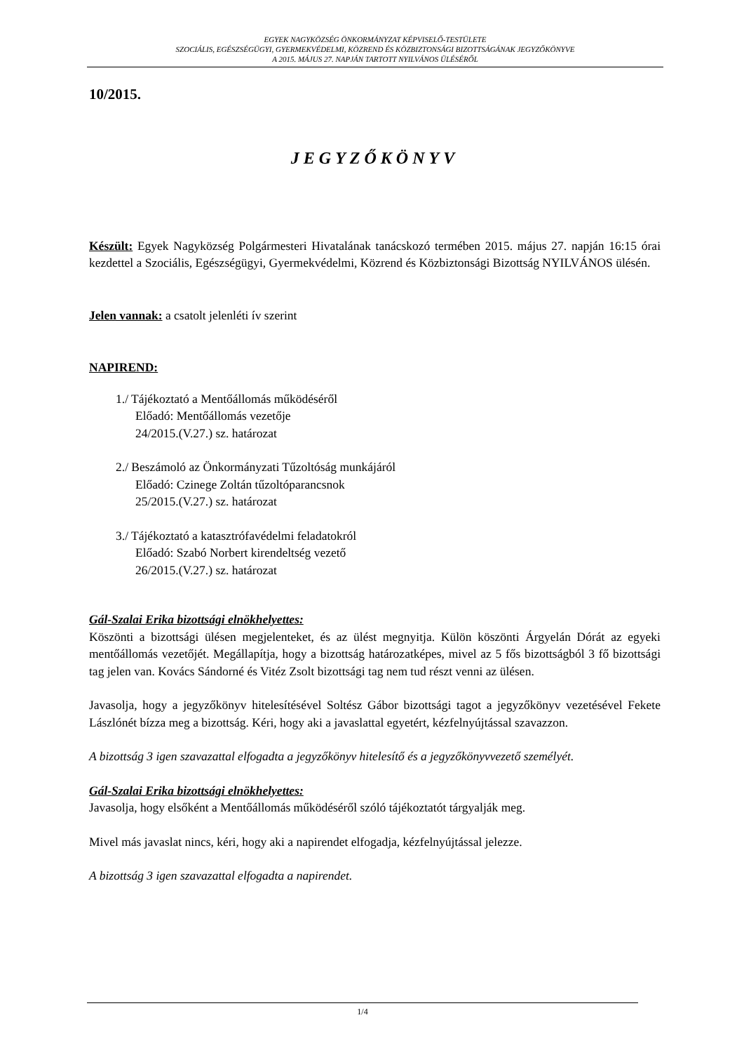EGYEK NAGYKÖZSÉG ÖNKORMÁNYZAT KÉPVISELŐ-TESTÜLETE
SZOCIÁLIS, EGÉSZSÉGÜGYI, GYERMEKVÉDELMI, KÖZREND ÉS KÖZBIZTONSÁGI BIZOTTSÁGÁNAK JEGYZŐKÖNYVE
A 2015. MÁJUS 27. NAPJÁN TARTOTT NYILVÁNOS ÜLÉSÉRŐL
10/2015.
JEGYZŐKÖNYV
Készült: Egyek Nagyközség Polgármesteri Hivatalának tanácskozó termében 2015. május 27. napján 16:15 órai kezdettel a Szociális, Egészségügyi, Gyermekvédelmi, Közrend és Közbiztonsági Bizottság NYILVÁNOS ülésén.
Jelen vannak: a csatolt jelenléti ív szerint
NAPIREND:
1./ Tájékoztató a Mentőállomás működéséről
Előadó: Mentőállomás vezetője
24/2015.(V.27.) sz. határozat
2./ Beszámoló az Önkormányzati Tűzoltóság munkájáról
Előadó: Czinege Zoltán tűzoltóparancsnok
25/2015.(V.27.) sz. határozat
3./ Tájékoztató a katasztrófavédelmi feladatokról
Előadó: Szabó Norbert kirendeltség vezető
26/2015.(V.27.) sz. határozat
Gál-Szalai Erika bizottsági elnökhelyettes:
Köszönti a bizottsági ülésen megjelenteket, és az ülést megnyitja. Külön köszönti Árgyelán Dórát az egyeki mentőállomás vezetőjét. Megállapítja, hogy a bizottság határozatképes, mivel az 5 fős bizottságból 3 fő bizottsági tag jelen van. Kovács Sándorné és Vitéz Zsolt bizottsági tag nem tud részt venni az ülésen.
Javasolja, hogy a jegyzőkönyv hitelesítésével Soltész Gábor bizottsági tagot a jegyzőkönyv vezetésével Fekete Lászlónét bízza meg a bizottság. Kéri, hogy aki a javaslattal egyetért, kézfelnyújtással szavazzon.
A bizottság 3 igen szavazattal elfogadta a jegyzőkönyv hitelesítő és a jegyzőkönyvvezető személyét.
Gál-Szalai Erika bizottsági elnökhelyettes:
Javasolja, hogy elsőként a Mentőállomás működéséről szóló tájékoztatót tárgyalják meg.
Mivel más javaslat nincs, kéri, hogy aki a napirendet elfogadja, kézfelnyújtással jelezze.
A bizottság 3 igen szavazattal elfogadta a napirendet.
1/4